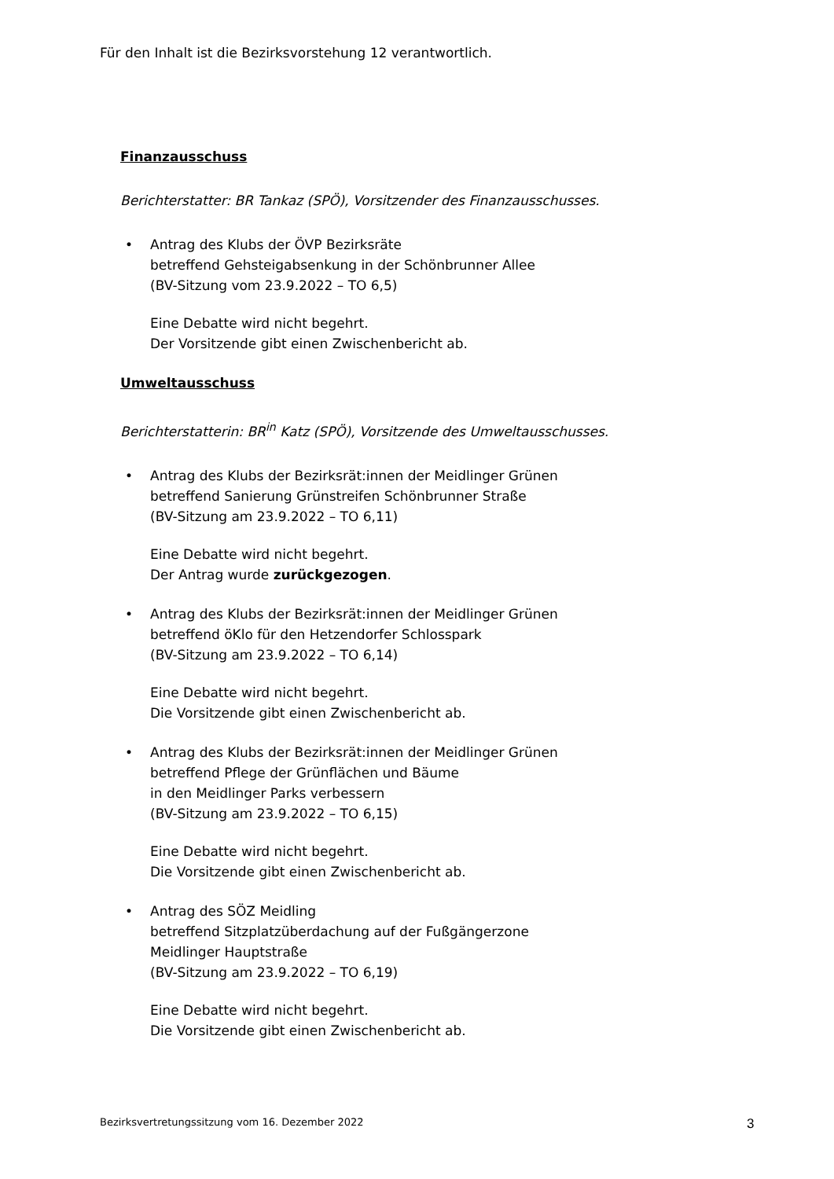Für den Inhalt ist die Bezirksvorstehung 12 verantwortlich.
Finanzausschuss
Berichterstatter: BR Tankaz (SPÖ), Vorsitzender des Finanzausschusses.
• Antrag des Klubs der ÖVP Bezirksräte
betreffend Gehsteigabsenkung in der Schönbrunner Allee
(BV-Sitzung vom 23.9.2022 – TO 6,5)
Eine Debatte wird nicht begehrt.
Der Vorsitzende gibt einen Zwischenbericht ab.
Umweltausschuss
Berichterstatterin: BR<sup>in</sup> Katz (SPÖ), Vorsitzende des Umweltausschusses.
• Antrag des Klubs der Bezirksrät:innen der Meidlinger Grünen
betreffend Sanierung Grünstreifen Schönbrunner Straße
(BV-Sitzung am 23.9.2022 – TO 6,11)
Eine Debatte wird nicht begehrt.
Der Antrag wurde zurückgezogen.
• Antrag des Klubs der Bezirksrät:innen der Meidlinger Grünen
betreffend öKlo für den Hetzendorfer Schlosspark
(BV-Sitzung am 23.9.2022 – TO 6,14)
Eine Debatte wird nicht begehrt.
Die Vorsitzende gibt einen Zwischenbericht ab.
• Antrag des Klubs der Bezirksrät:innen der Meidlinger Grünen
betreffend Pflege der Grünflächen und Bäume
in den Meidlinger Parks verbessern
(BV-Sitzung am 23.9.2022 – TO 6,15)
Eine Debatte wird nicht begehrt.
Die Vorsitzende gibt einen Zwischenbericht ab.
• Antrag des SÖZ Meidling
betreffend Sitzplatzüberdachung auf der Fußgängerzone
Meidlinger Hauptstraße
(BV-Sitzung am 23.9.2022 – TO 6,19)
Eine Debatte wird nicht begehrt.
Die Vorsitzende gibt einen Zwischenbericht ab.
Bezirksvertretungssitzung vom 16. Dezember 2022
3